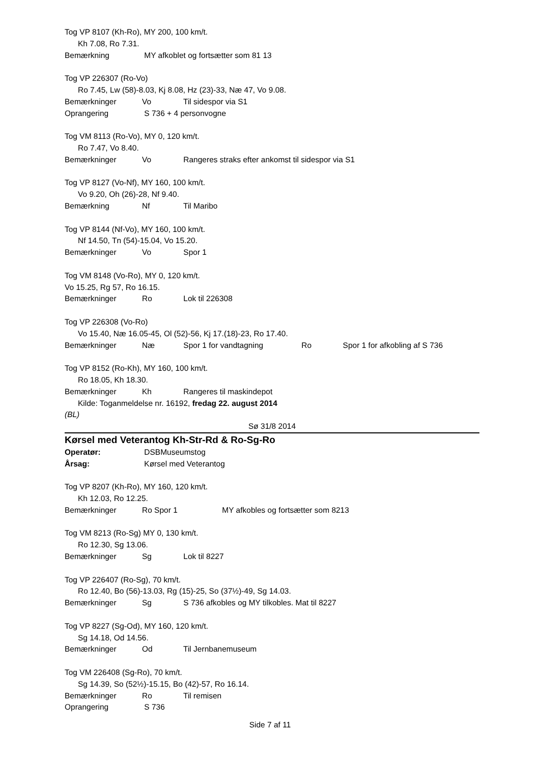Tog VP 8107 (Kh-Ro), MY 200, 100 km/t.
Kh 7.08, Ro 7.31.
Bemærkning MY afkoblet og fortsætter som 81 13
Tog VP 226307 (Ro-Vo)
Ro 7.45, Lw (58)-8.03, Kj 8.08, Hz (23)-33, Næ 47, Vo 9.08.
Bemærkninger Vo Til sidespor via S1
Oprangering S 736 + 4 personvogne
Tog VM 8113 (Ro-Vo), MY 0, 120 km/t.
Ro 7.47, Vo 8.40.
Bemærkninger Vo Rangeres straks efter ankomst til sidespor via S1
Tog VP 8127 (Vo-Nf), MY 160, 100 km/t.
Vo 9.20, Oh (26)-28, Nf 9.40.
Bemærkning Nf Til Maribo
Tog VP 8144 (Nf-Vo), MY 160, 100 km/t.
Nf 14.50, Tn (54)-15.04, Vo 15.20.
Bemærkninger Vo Spor 1
Tog VM 8148 (Vo-Ro), MY 0, 120 km/t.
Vo 15.25, Rg 57, Ro 16.15.
Bemærkninger Ro Lok til 226308
Tog VP 226308 (Vo-Ro)
Vo 15.40, Næ 16.05-45, Ol (52)-56, Kj 17.(18)-23, Ro 17.40.
Bemærkninger Næ Spor 1 for vandtagning Ro Spor 1 for afkobling af S 736
Tog VP 8152 (Ro-Kh), MY 160, 100 km/t.
Ro 18.05, Kh 18.30.
Bemærkninger Kh Rangeres til maskindepot
Kilde: Toganmeldelse nr. 16192, fredag 22. august 2014
(BL)
Sø 31/8 2014
Kørsel med Veterantog Kh-Str-Rd & Ro-Sg-Ro
Operatør: DSBMuseumstog
Årsag: Kørsel med Veterantog
Tog VP 8207 (Kh-Ro), MY 160, 120 km/t.
Kh 12.03, Ro 12.25.
Bemærkninger Ro Spor 1 MY afkobles og fortsætter som 8213
Tog VM 8213 (Ro-Sg) MY 0, 130 km/t.
Ro 12.30, Sg 13.06.
Bemærkninger Sg Lok til 8227
Tog VP 226407 (Ro-Sg), 70 km/t.
Ro 12.40, Bo (56)-13.03, Rg (15)-25, So (37½)-49, Sg 14.03.
Bemærkninger Sg S 736 afkobles og MY tilkobles. Mat til 8227
Tog VP 8227 (Sg-Od), MY 160, 120 km/t.
Sg 14.18, Od 14.56.
Bemærkninger Od Til Jernbanemuseum
Tog VM 226408 (Sg-Ro), 70 km/t.
Sg 14.39, So (52½)-15.15, Bo (42)-57, Ro 16.14.
Bemærkninger Ro Til remisen
Oprangering S 736
Side 7 af 11